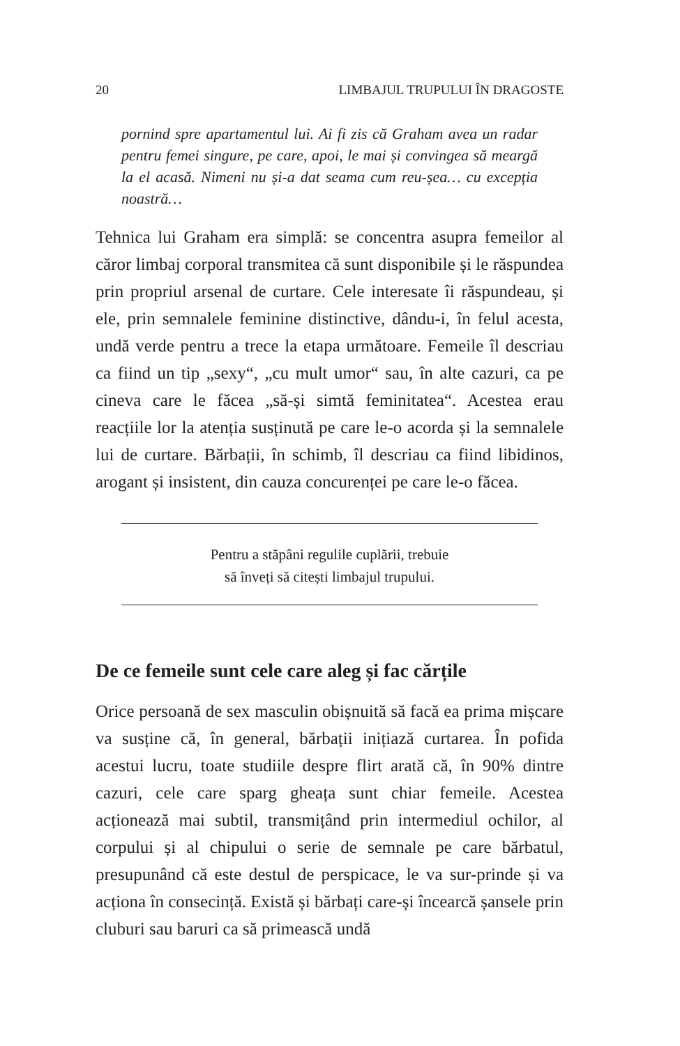20 LIMBAJUL TRUPULUI ÎN DRAGOSTE
pornind spre apartamentul lui. Ai fi zis că Graham avea un radar pentru femei singure, pe care, apoi, le mai și convingea să meargă la el acasă. Nimeni nu și-a dat seama cum reu-șea… cu excepția noastră…
Tehnica lui Graham era simplă: se concentra asupra femeilor al căror limbaj corporal transmitea că sunt disponibile și le răspundea prin propriul arsenal de curtare. Cele interesate îi răspundeau, și ele, prin semnalele feminine distinctive, dându-i, în felul acesta, undă verde pentru a trece la etapa următoare. Femeile îl descriau ca fiind un tip „sexy“, „cu mult umor“ sau, în alte cazuri, ca pe cineva care le făcea „să-și simtă feminitatea“. Acestea erau reacțiile lor la atenția susținută pe care le-o acorda și la semnalele lui de curtare. Bărbații, în schimb, îl descriau ca fiind libidinos, arogant și insistent, din cauza concurenței pe care le-o făcea.
Pentru a stăpâni regulile cuplării, trebuie
să înveți să citești limbajul trupului.
De ce femeile sunt cele care aleg și fac cărțile
Orice persoană de sex masculin obișnuită să facă ea prima mișcare va susține că, în general, bărbații inițiază curtarea. În pofida acestui lucru, toate studiile despre flirt arată că, în 90% dintre cazuri, cele care sparg gheața sunt chiar femeile. Acestea acționează mai subtil, transmițând prin intermediul ochilor, al corpului și al chipului o serie de semnale pe care bărbatul, presupunând că este destul de perspicace, le va sur-prinde și va acționa în consecință. Există și bărbați care-și încearcă șansele prin cluburi sau baruri ca să primească undă